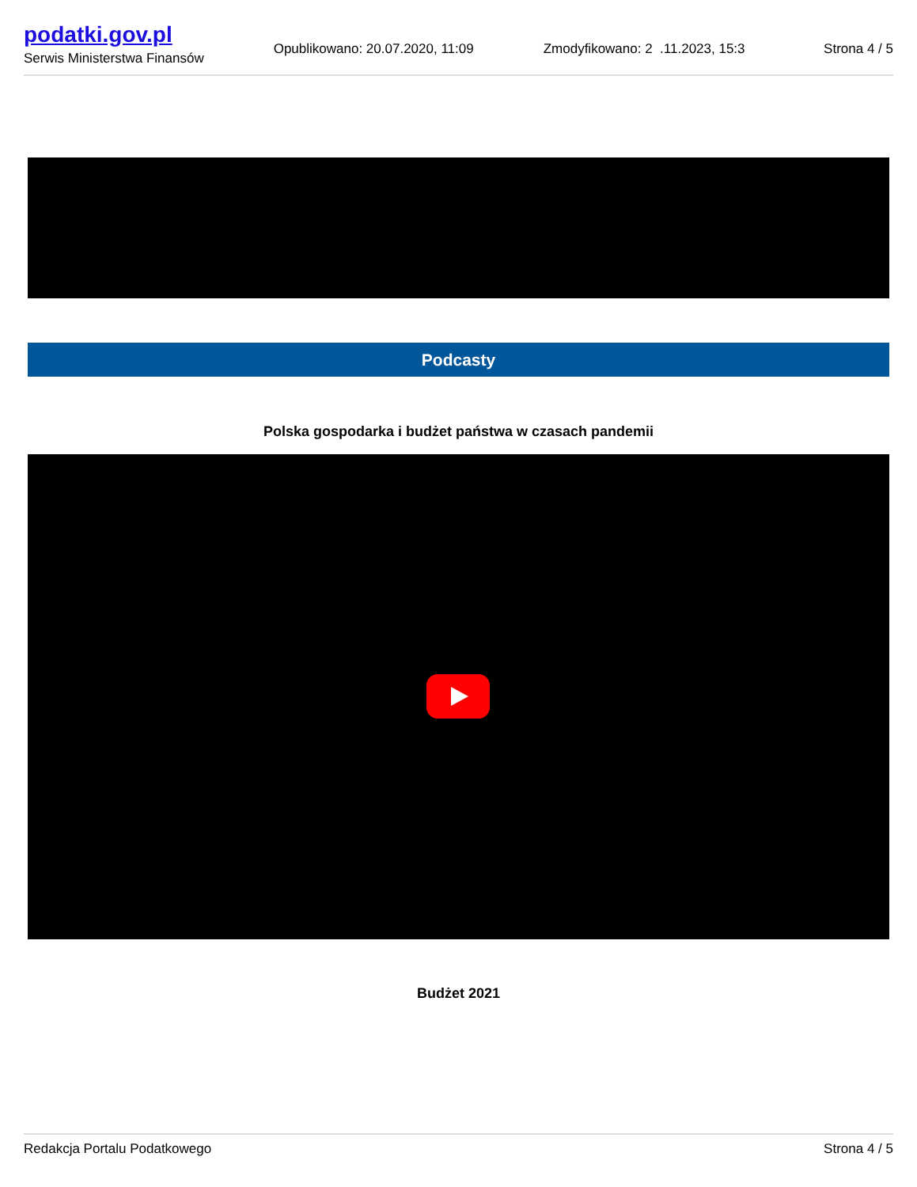podatki.gov.pl
Serwis Ministerstwa Finansów
Opublikowano: 20.07.2020, 11:09
Zmodyfikowano: 2 .11.2023, 15:3
Strona 4 / 5
Podcasty
Polska gospodarka i budżet państwa w czasach pandemii
Budżet 2021
Redakcja Portalu Podatkowego Strona 4 / 5